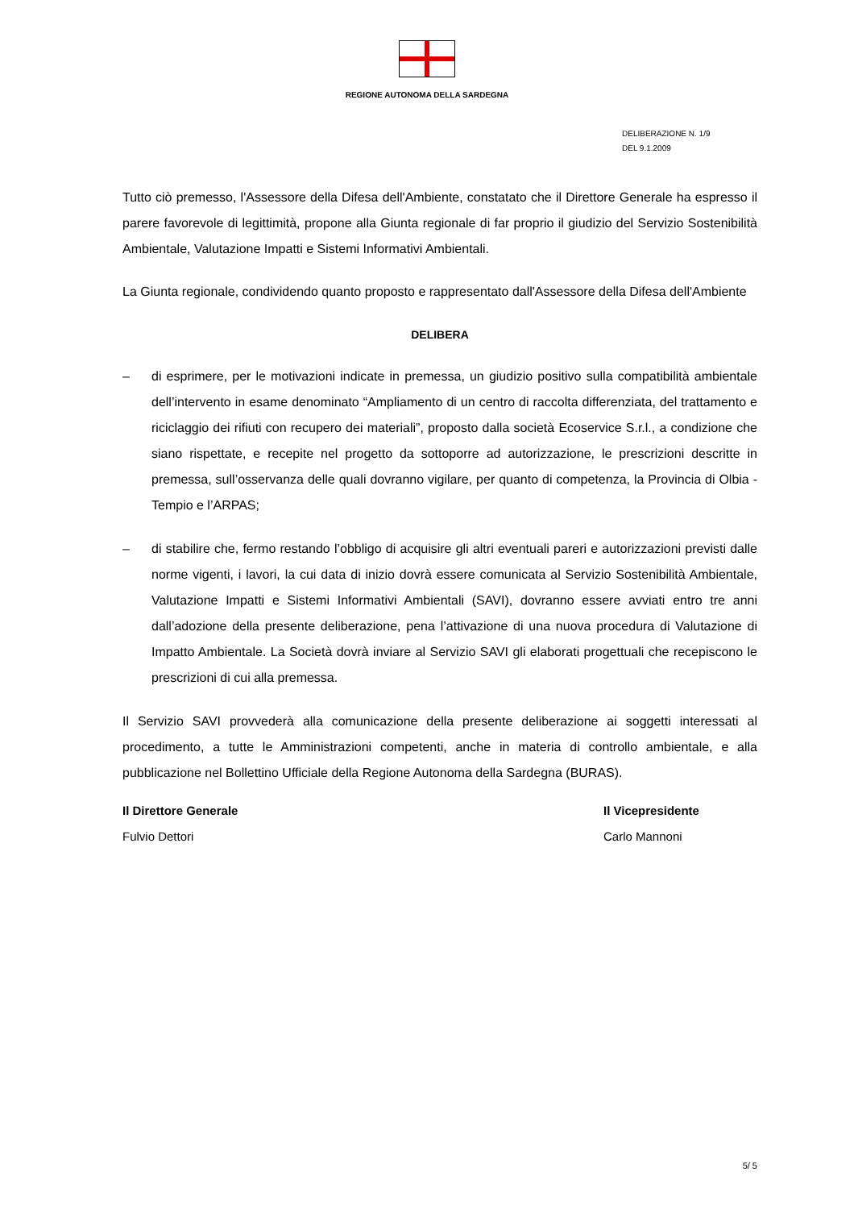REGIONE AUTONOMA DELLA SARDEGNA
DELIBERAZIONE N. 1/9
DEL 9.1.2009
Tutto ciò premesso, l'Assessore della Difesa dell'Ambiente, constatato che il Direttore Generale ha espresso il parere favorevole di legittimità, propone alla Giunta regionale di far proprio il giudizio del Servizio Sostenibilità Ambientale, Valutazione Impatti e Sistemi Informativi Ambientali.
La Giunta regionale, condividendo quanto proposto e rappresentato dall'Assessore della Difesa dell'Ambiente
DELIBERA
– di esprimere, per le motivazioni indicate in premessa, un giudizio positivo sulla compatibilità ambientale dell’intervento in esame denominato “Ampliamento di un centro di raccolta differenziata, del trattamento e riciclaggio dei rifiuti con recupero dei materiali”, proposto dalla società Ecoservice S.r.l., a condizione che siano rispettate, e recepite nel progetto da sottoporre ad autorizzazione, le prescrizioni descritte in premessa, sull’osservanza delle quali dovranno vigilare, per quanto di competenza, la Provincia di Olbia - Tempio e l’ARPAS;
– di stabilire che, fermo restando l’obbligo di acquisire gli altri eventuali pareri e autorizzazioni previsti dalle norme vigenti, i lavori, la cui data di inizio dovrà essere comunicata al Servizio Sostenibilità Ambientale, Valutazione Impatti e Sistemi Informativi Ambientali (SAVI), dovranno essere avviati entro tre anni dall’adozione della presente deliberazione, pena l’attivazione di una nuova procedura di Valutazione di Impatto Ambientale. La Società dovrà inviare al Servizio SAVI gli elaborati progettuali che recepiscono le prescrizioni di cui alla premessa.
Il Servizio SAVI provvederà alla comunicazione della presente deliberazione ai soggetti interessati al procedimento, a tutte le Amministrazioni competenti, anche in materia di controllo ambientale, e alla pubblicazione nel Bollettino Ufficiale della Regione Autonoma della Sardegna (BURAS).
Il Direttore Generale
Fulvio Dettori
Il Vicepresidente
Carlo Mannoni
5/ 5